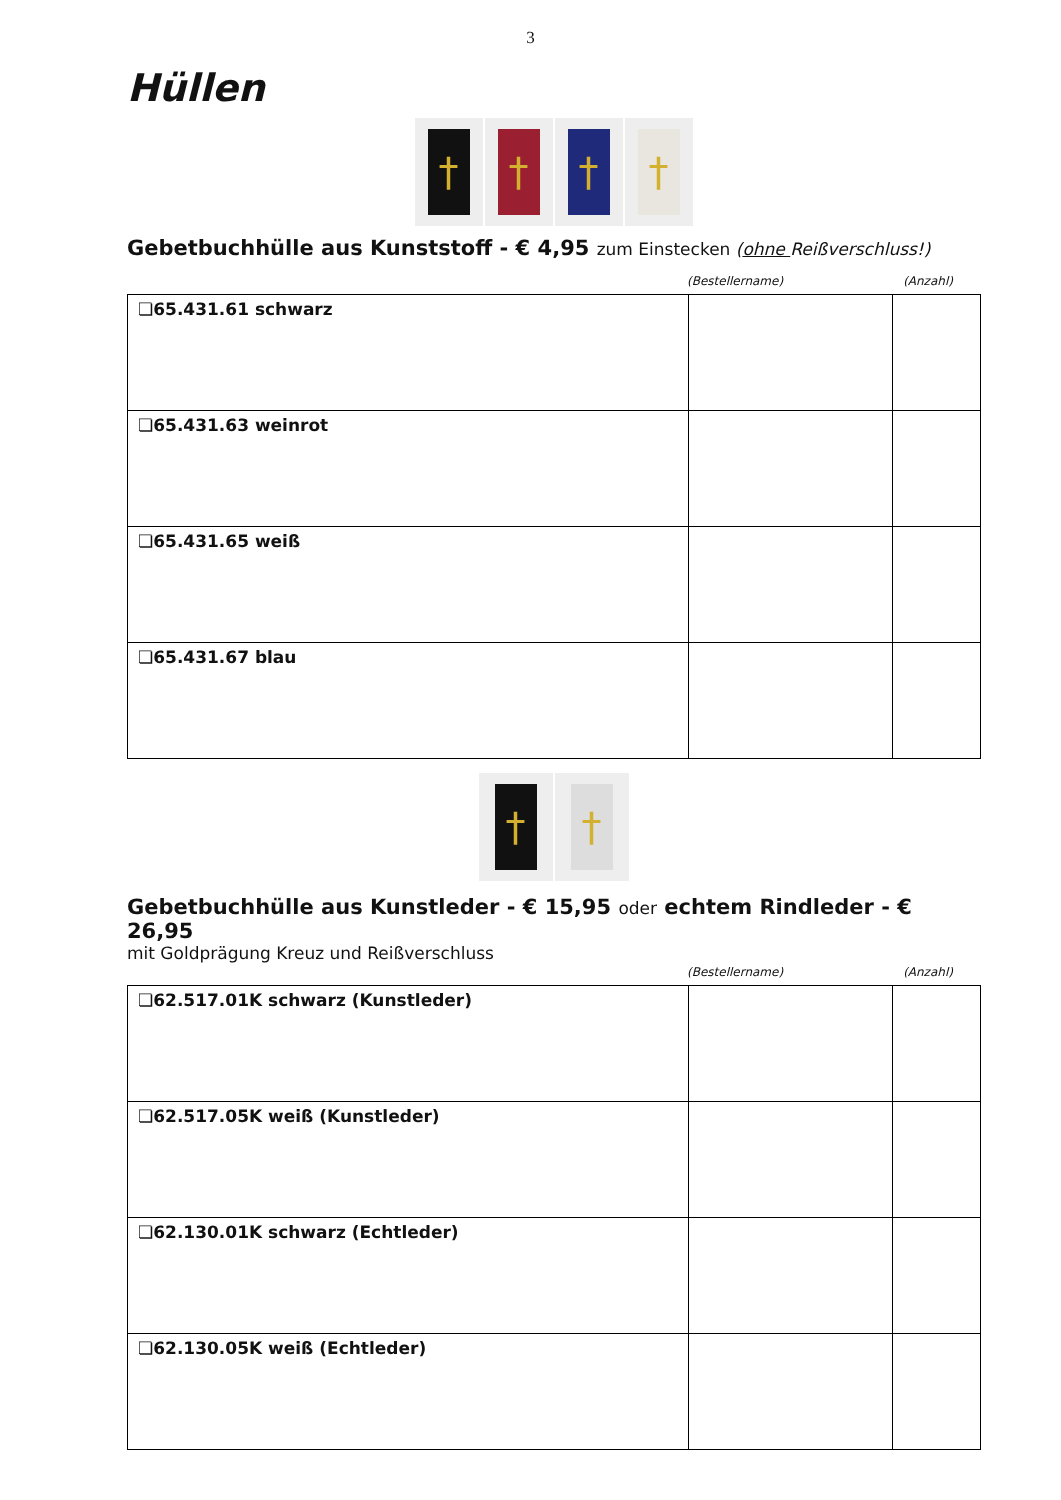3
Hüllen
† † † †
Gebetbuchhülle aus Kunststoff - € 4,95 zum Einstecken (ohne Reißverschluss!)
(Bestellername) (Anzahl)
| ❏65.431.61 schwarz | | |
| ❏65.431.63 weinrot | | |
| ❏65.431.65 weiß | | |
| ❏65.431.67 blau | | |
† †
Gebetbuchhülle aus Kunstleder - € 15,95 oder echtem Rindleder - € 26,95
mit Goldprägung Kreuz und Reißverschluss
(Bestellername) (Anzahl)
| ❏62.517.01K schwarz (Kunstleder) | | |
| ❏62.517.05K weiß (Kunstleder) | | |
| ❏62.130.01K schwarz (Echtleder) | | |
| ❏62.130.05K weiß (Echtleder) | | |